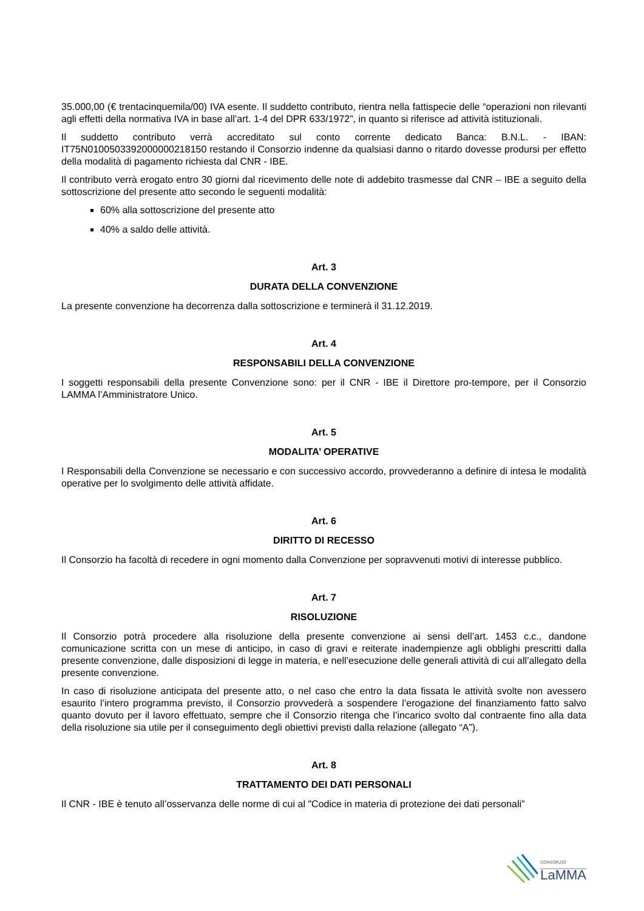35.000,00 (€ trentacinquemila/00) IVA esente. Il suddetto contributo, rientra nella fattispecie delle “operazioni non rilevanti agli effetti della normativa IVA in base all’art. 1-4 del DPR 633/1972”, in quanto si riferisce ad attività istituzionali.
Il suddetto contributo verrà accreditato sul conto corrente dedicato Banca: B.N.L. - IBAN: IT75N0100503392000000218150 restando il Consorzio indenne da qualsiasi danno o ritardo dovesse prodursi per effetto della modalità di pagamento richiesta dal CNR - IBE.
Il contributo verrà erogato entro 30 giorni dal ricevimento delle note di addebito trasmesse dal CNR – IBE a seguito della sottoscrizione del presente atto secondo le seguenti modalità:
60% alla sottoscrizione del presente atto
40% a saldo delle attività.
Art. 3
DURATA DELLA CONVENZIONE
La presente convenzione ha decorrenza dalla sottoscrizione e terminerà il 31.12.2019.
Art. 4
RESPONSABILI DELLA CONVENZIONE
I soggetti responsabili della presente Convenzione sono: per il CNR - IBE il Direttore pro-tempore, per il Consorzio LAMMA l’Amministratore Unico.
Art. 5
MODALITA’ OPERATIVE
I Responsabili della Convenzione se necessario e con successivo accordo, provvederanno a definire di intesa le modalità operative per lo svolgimento delle attività affidate.
Art. 6
DIRITTO DI RECESSO
Il Consorzio ha facoltà di recedere in ogni momento dalla Convenzione per sopravvenuti motivi di interesse pubblico.
Art. 7
RISOLUZIONE
Il Consorzio potrà procedere alla risoluzione della presente convenzione ai sensi dell’art. 1453 c.c., dandone comunicazione scritta con un mese di anticipo, in caso di gravi e reiterate inadempienze agli obblighi prescritti dalla presente convenzione, dalle disposizioni di legge in materia, e nell’esecuzione delle generali attività di cui all’allegato della presente convenzione.
In caso di risoluzione anticipata del presente atto, o nel caso che entro la data fissata le attività svolte non avessero esaurito l’intero programma previsto, il Consorzio provvederà a sospendere l’erogazione del finanziamento fatto salvo quanto dovuto per il lavoro effettuato, sempre che il Consorzio ritenga che l’incarico svolto dal contraente fino alla data della risoluzione sia utile per il conseguimento degli obiettivi previsti dalla relazione (allegato “A”).
Art. 8
TRATTAMENTO DEI DATI PERSONALI
Il CNR - IBE è tenuto all’osservanza delle norme di cui al "Codice in materia di protezione dei dati personali"
CONSORZIO
LaMMA